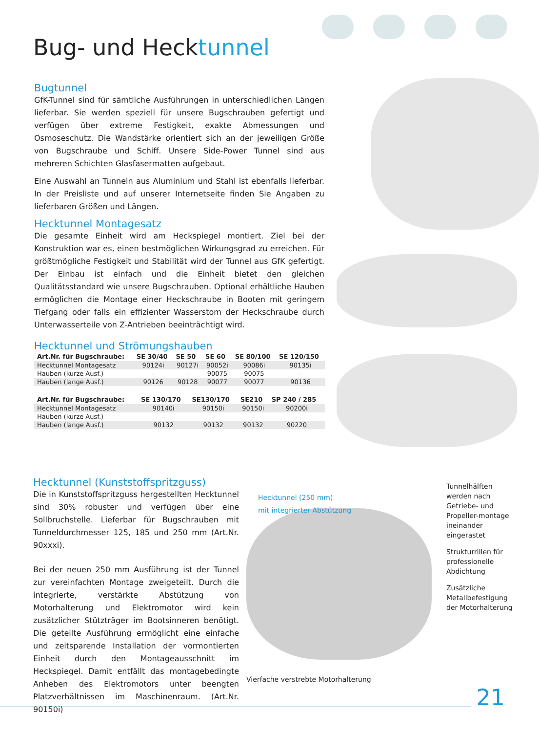Bug- und Hecktunnel
Bugtunnel
GfK-Tunnel sind für sämtliche Ausführungen in unterschiedlichen Längen lieferbar. Sie werden speziell für unsere Bugschrauben gefertigt und verfügen über extreme Festigkeit, exakte Abmessungen und Osmoseschutz. Die Wandstärke orientiert sich an der jeweiligen Größe von Bugschraube und Schiff. Unsere Side-Power Tunnel sind aus mehreren Schichten Glasfasermatten aufgebaut.
Eine Auswahl an Tunneln aus Aluminium und Stahl ist ebenfalls lieferbar. In der Preisliste und auf unserer Internetseite finden Sie Angaben zu lieferbaren Größen und Längen.
Hecktunnel Montagesatz
Die gesamte Einheit wird am Heckspiegel montiert. Ziel bei der Konstruktion war es, einen bestmöglichen Wirkungsgrad zu erreichen. Für größtmögliche Festigkeit und Stabilität wird der Tunnel aus GfK gefertigt. Der Einbau ist einfach und die Einheit bietet den gleichen Qualitätsstandard wie unsere Bugschrauben. Optional erhältliche Hauben ermöglichen die Montage einer Heckschraube in Booten mit geringem Tiefgang oder falls ein effizienter Wasserstom der Heckschraube durch Unterwasserteile von Z-Antrieben beeinträchtigt wird.
Hecktunnel und Strömungshauben
| Art.Nr. für Bugschraube: | SE 30/40 | SE 50 | SE 60 | SE 80/100 | SE 120/150 |
| --- | --- | --- | --- | --- | --- |
| Hecktunnel Montagesatz | 90124i | 90127i | 90052i | 90086i | 90135i |
| Hauben (kurze Ausf.) | - | - | 90075 | 90075 | - |
| Hauben (lange Ausf.) | 90126 | 90128 | 90077 | 90077 | 90136 |
| Art.Nr. für Bugschraube: | SE 130/170 | SE130/170 | SE210 | SP 240 / 285 |
| --- | --- | --- | --- | --- |
| Hecktunnel Montagesatz | 90140i | 90150i | 90150i | 90200i |
| Hauben (kurze Ausf.) | – | – | – | - |
| Hauben (lange Ausf.) | 90132 | 90132 | 90132 | 90220 |
Hecktunnel (Kunststoffspritzguss)
Die in Kunststoffspritzguss hergestellten Hecktunnel sind 30% robuster und verfügen über eine Sollbruchstelle. Lieferbar für Bugschrauben mit Tunneldurchmesser 125, 185 und 250 mm (Art.Nr. 90xxxi).
Bei der neuen 250 mm Ausführung ist der Tunnel zur vereinfachten Montage zweigeteilt. Durch die integrierte, verstärkte Abstützung von Motorhalterung und Elektromotor wird kein zusätzlicher Stützträger im Bootsinneren benötigt. Die geteilte Ausführung ermöglicht eine einfache und zeitsparende Installation der vormontierten Einheit durch den Montageausschnitt im Heckspiegel. Damit entfällt das montagebedingte Anheben des Elektromotors unter beengten Platzverhältnissen im Maschinenraum. (Art.Nr. 90150i)
Hecktunnel (250 mm)
mit integrierter Abstützung
Vierfache verstrebte Motorhalterung
Tunnelhälften werden nach Getriebe- und Propeller-montage ineinander eingerastet
Strukturrillen für professionelle Abdichtung
Zusätzliche Metallbefestigung der Motorhalterung
21